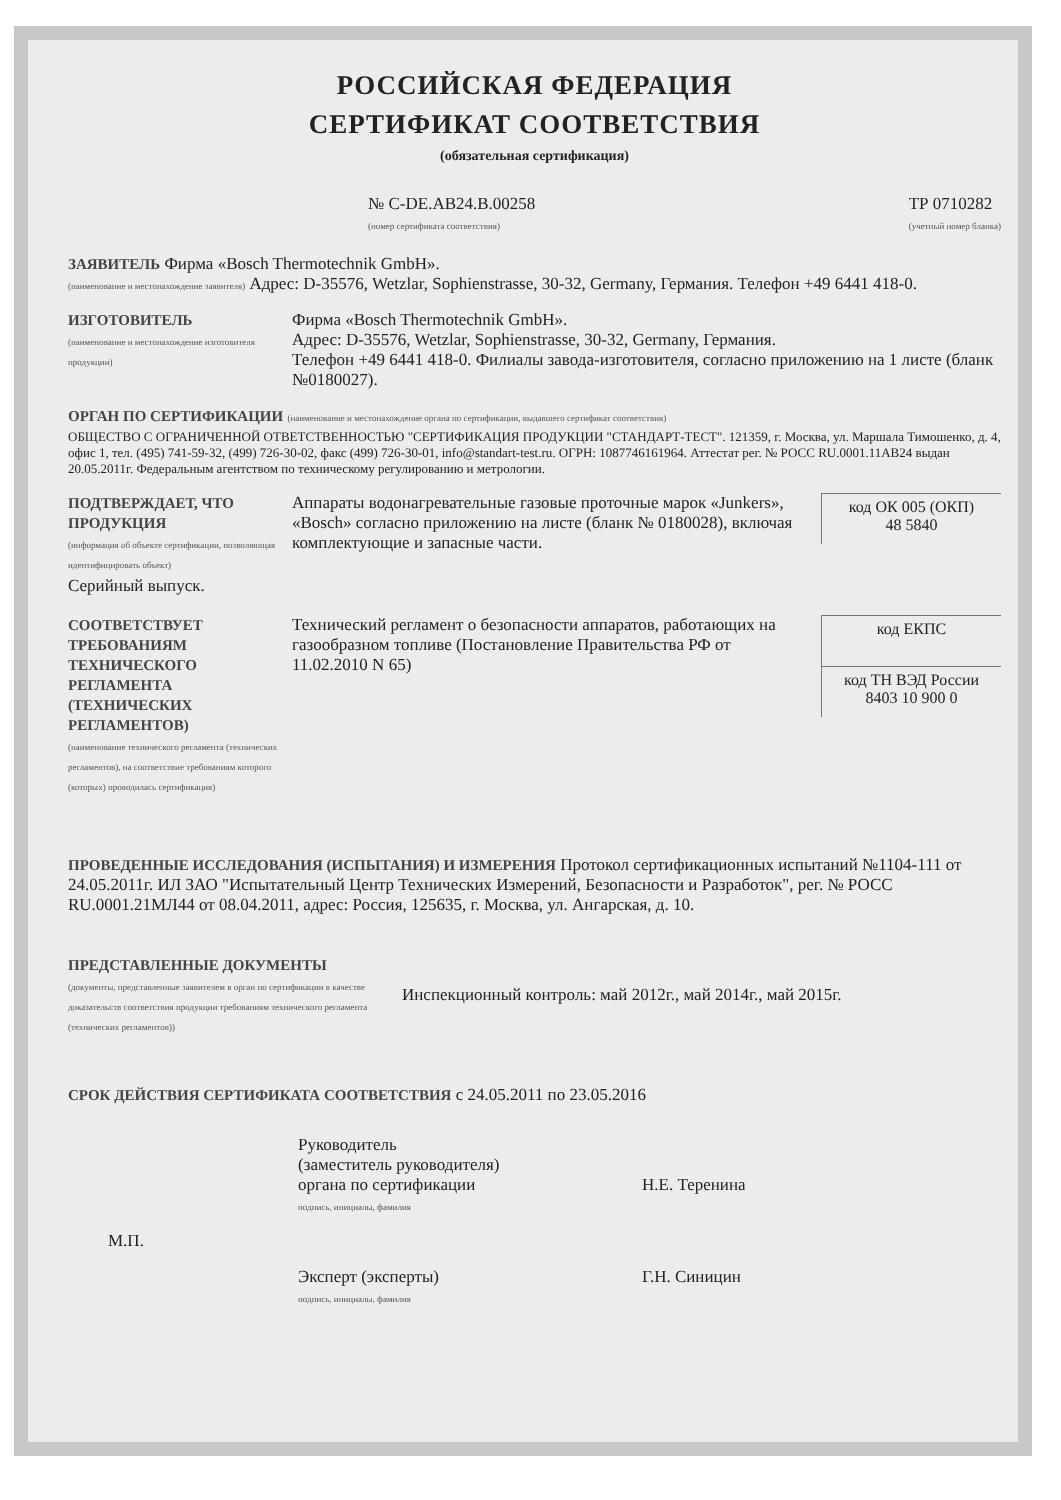РОССИЙСКАЯ ФЕДЕРАЦИЯ
СЕРТИФИКАТ СООТВЕТСТВИЯ
(обязательная сертификация)
№ C-DE.AB24.B.00258
(номер сертификата соответствия)
ТР 0710282
(учетный номер бланка)
ЗАЯВИТЕЛЬ Фирма «Bosch Thermotechnik GmbH».
(наименование и местонахождение заявителя) Адрес: D-35576, Wetzlar, Sophienstrasse, 30-32, Germany, Германия. Телефон +49 6441 418-0.
ИЗГОТОВИТЕЛЬ
(наименование и местонахождение изготовителя продукции)
Фирма «Bosch Thermotechnik GmbH».
Адрес: D-35576, Wetzlar, Sophienstrasse, 30-32, Germany, Германия.
Телефон +49 6441 418-0. Филиалы завода-изготовителя, согласно приложению на 1 листе (бланк №0180027).
ОРГАН ПО СЕРТИФИКАЦИИ (наименование и местонахождение органа по сертификации, выдавшего сертификат соответствия)
ОБЩЕСТВО С ОГРАНИЧЕННОЙ ОТВЕТСТВЕННОСТЬЮ "СЕРТИФИКАЦИЯ ПРОДУКЦИИ "СТАНДАРТ-ТЕСТ". 121359, г. Москва, ул. Маршала Тимошенко, д. 4, офис 1, тел. (495) 741-59-32, (499) 726-30-02, факс (499) 726-30-01, info@standart-test.ru. ОГРН: 1087746161964. Аттестат рег. № РОСС RU.0001.11АВ24 выдан 20.05.2011г. Федеральным агентством по техническому регулированию и метрологии.
ПОДТВЕРЖДАЕТ, ЧТО ПРОДУКЦИЯ
(информация об объекте сертификации, позволяющая идентифицировать объект)
Серийный выпуск.
Аппараты водонагревательные газовые проточные марок «Junkers», «Bosch» согласно приложению на листе (бланк № 0180028), включая комплектующие и запасные части.
код ОК 005 (ОКП)
48 5840
СООТВЕТСТВУЕТ ТРЕБОВАНИЯМ ТЕХНИЧЕСКОГО РЕГЛАМЕНТА (ТЕХНИЧЕСКИХ РЕГЛАМЕНТОВ)
(наименование технического регламента (технических регламентов), на соответствие требованиям которого (которых) проводилась сертификация)
Технический регламент о безопасности аппаратов, работающих на газообразном топливе (Постановление Правительства РФ от 11.02.2010 N 65)
код ЕКПС
код ТН ВЭД России
8403 10 900 0
ПРОВЕДЕННЫЕ ИССЛЕДОВАНИЯ (ИСПЫТАНИЯ) И ИЗМЕРЕНИЯ Протокол сертификационных испытаний №1104-111 от 24.05.2011г. ИЛ ЗАО "Испытательный Центр Технических Измерений, Безопасности и Разработок", рег. № РОСС RU.0001.21МЛ44 от 08.04.2011, адрес: Россия, 125635, г. Москва, ул. Ангарская, д. 10.
ПРЕДСТАВЛЕННЫЕ ДОКУМЕНТЫ
(документы, представленные заявителем в орган по сертификации в качестве доказательств соответствия продукции требованиям технического регламента (технических регламентов))
Инспекционный контроль: май 2012г., май 2014г., май 2015г.
СРОК ДЕЙСТВИЯ СЕРТИФИКАТА СООТВЕТСТВИЯ с 24.05.2011 по 23.05.2016
Руководитель
(заместитель руководителя)
органа по сертификации
подпись, инициалы, фамилия
Н.Е. Теренина
М.П.
Эксперт (эксперты)
подпись, инициалы, фамилия
Г.Н. Синицин